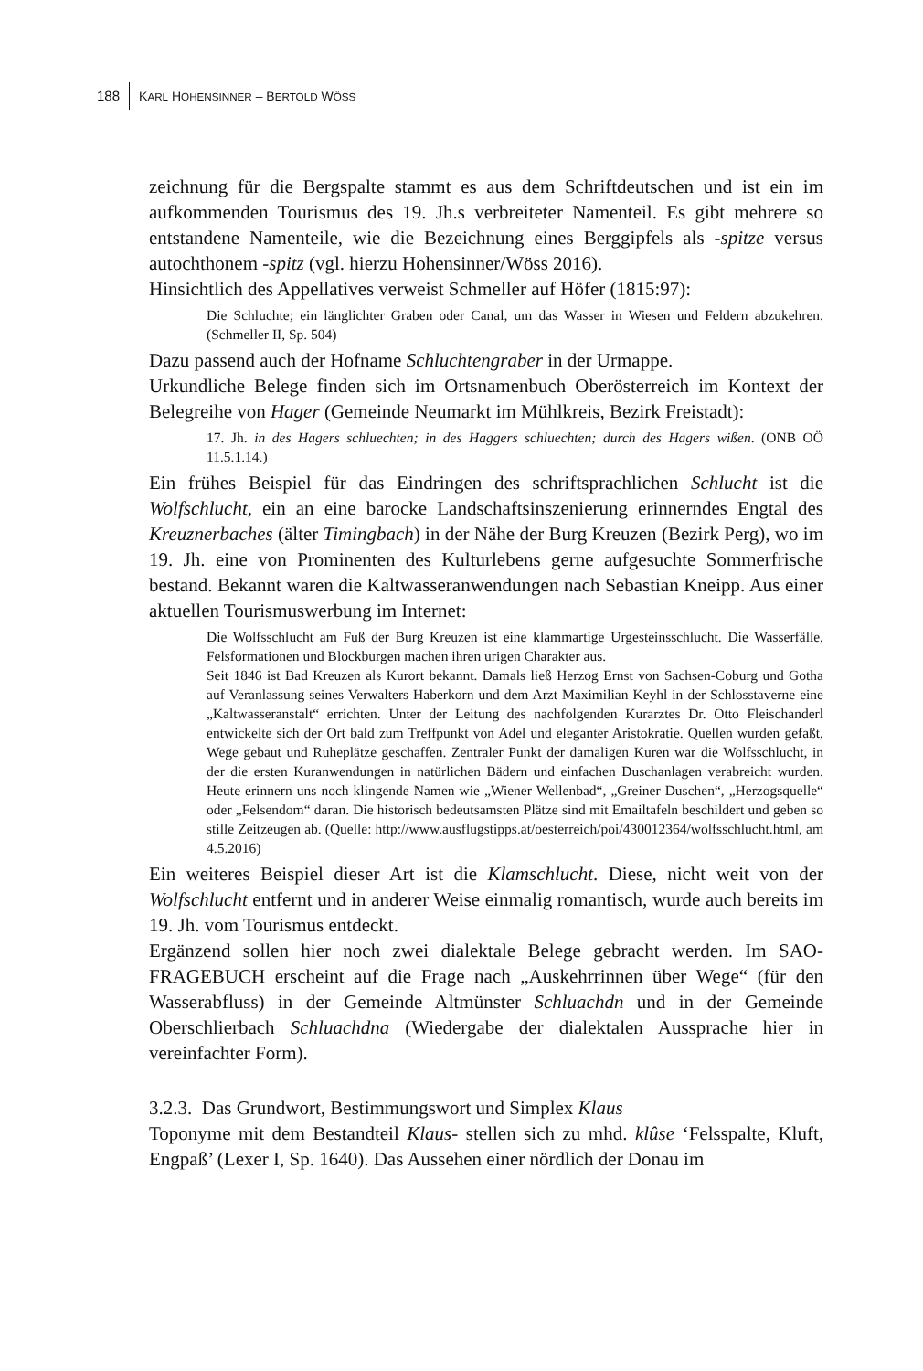188 KARL HOHENSINNER – BERTOLD WÖSS
zeichnung für die Bergspalte stammt es aus dem Schriftdeutschen und ist ein im aufkommenden Tourismus des 19. Jh.s verbreiteter Namenteil. Es gibt mehrere so entstandene Namenteile, wie die Bezeichnung eines Berggipfels als -spitze versus autochthonem -spitz (vgl. hierzu Hohensinner/Wöss 2016).
Hinsichtlich des Appellatives verweist Schmeller auf Höfer (1815:97):
Die Schluchte; ein länglichter Graben oder Canal, um das Wasser in Wiesen und Feldern abzukehren. (Schmeller II, Sp. 504)
Dazu passend auch der Hofname Schluchtengraber in der Urmappe.
Urkundliche Belege finden sich im Ortsnamenbuch Oberösterreich im Kontext der Belegreihe von Hager (Gemeinde Neumarkt im Mühlkreis, Bezirk Freistadt):
17. Jh. in des Hagers schluechten; in des Haggers schluechten; durch des Hagers wißen. (ONB OÖ 11.5.1.14.)
Ein frühes Beispiel für das Eindringen des schriftsprachlichen Schlucht ist die Wolfschlucht, ein an eine barocke Landschaftsinszenierung erinnerndes Engtal des Kreuznerbaches (älter Timingbach) in der Nähe der Burg Kreuzen (Bezirk Perg), wo im 19. Jh. eine von Prominenten des Kulturlebens gerne aufgesuchte Sommerfrische bestand. Bekannt waren die Kaltwasseranwendungen nach Sebastian Kneipp. Aus einer aktuellen Tourismuswerbung im Internet:
Die Wolfsschlucht am Fuß der Burg Kreuzen ist eine klammartige Urgesteinsschlucht. Die Wasserfälle, Felsformationen und Blockburgen machen ihren urigen Charakter aus.
Seit 1846 ist Bad Kreuzen als Kurort bekannt. Damals ließ Herzog Ernst von Sachsen-Coburg und Gotha auf Veranlassung seines Verwalters Haberkorn und dem Arzt Maximilian Keyhl in der Schlosstaverne eine „Kaltwasseranstalt“ errichten. Unter der Leitung des nachfolgenden Kurarztes Dr. Otto Fleischanderl entwickelte sich der Ort bald zum Treffpunkt von Adel und eleganter Aristokratie. Quellen wurden gefaßt, Wege gebaut und Ruheplätze geschaffen. Zentraler Punkt der damaligen Kuren war die Wolfsschlucht, in der die ersten Kuranwendungen in natürlichen Bädern und einfachen Duschanlagen verabreicht wurden. Heute erinnern uns noch klingende Namen wie „Wiener Wellenbad“, „Greiner Duschen“, „Herzogsquelle“ oder „Felsendom“ daran. Die historisch bedeutsamsten Plätze sind mit Emailtafeln beschildert und geben so stille Zeitzeugen ab. (Quelle: http://www.ausflugstipps.at/oesterreich/poi/430012364/wolfsschlucht.html, am 4.5.2016)
Ein weiteres Beispiel dieser Art ist die Klamschlucht. Diese, nicht weit von der Wolfschlucht entfernt und in anderer Weise einmalig romantisch, wurde auch bereits im 19. Jh. vom Tourismus entdeckt.
Ergänzend sollen hier noch zwei dialektale Belege gebracht werden. Im SAO-FRAGEBUCH erscheint auf die Frage nach „Auskehrrinnen über Wege“ (für den Wasserabfluss) in der Gemeinde Altmünster Schluachdn und in der Gemeinde Oberschlierbach Schluachdna (Wiedergabe der dialektalen Aussprache hier in vereinfachter Form).
3.2.3. Das Grundwort, Bestimmungswort und Simplex Klaus
Toponyme mit dem Bestandteil Klaus- stellen sich zu mhd. klûse ‘Felsspalte, Kluft, Engpaß’ (Lexer I, Sp. 1640). Das Aussehen einer nördlich der Donau im